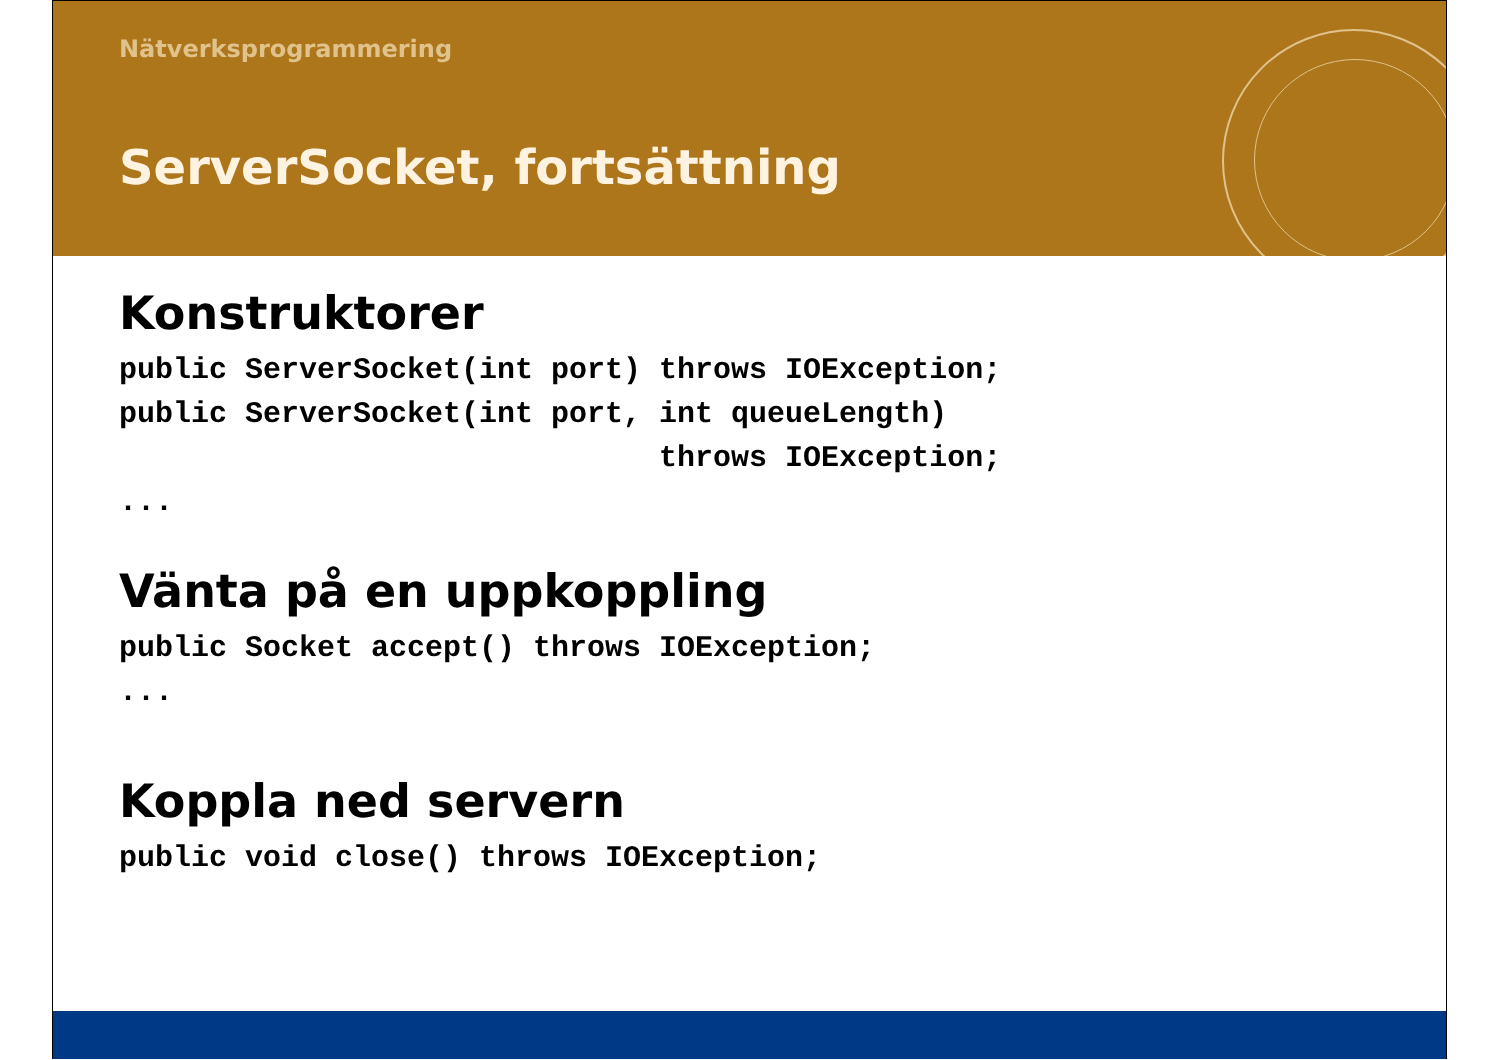Nätverksprogrammering
ServerSocket, fortsättning
Konstruktorer
public ServerSocket(int port) throws IOException;
public ServerSocket(int port, int queueLength)
                              throws IOException;
...
Vänta på en uppkoppling
public Socket accept() throws IOException;
...
Koppla ned servern
public void close() throws IOException;